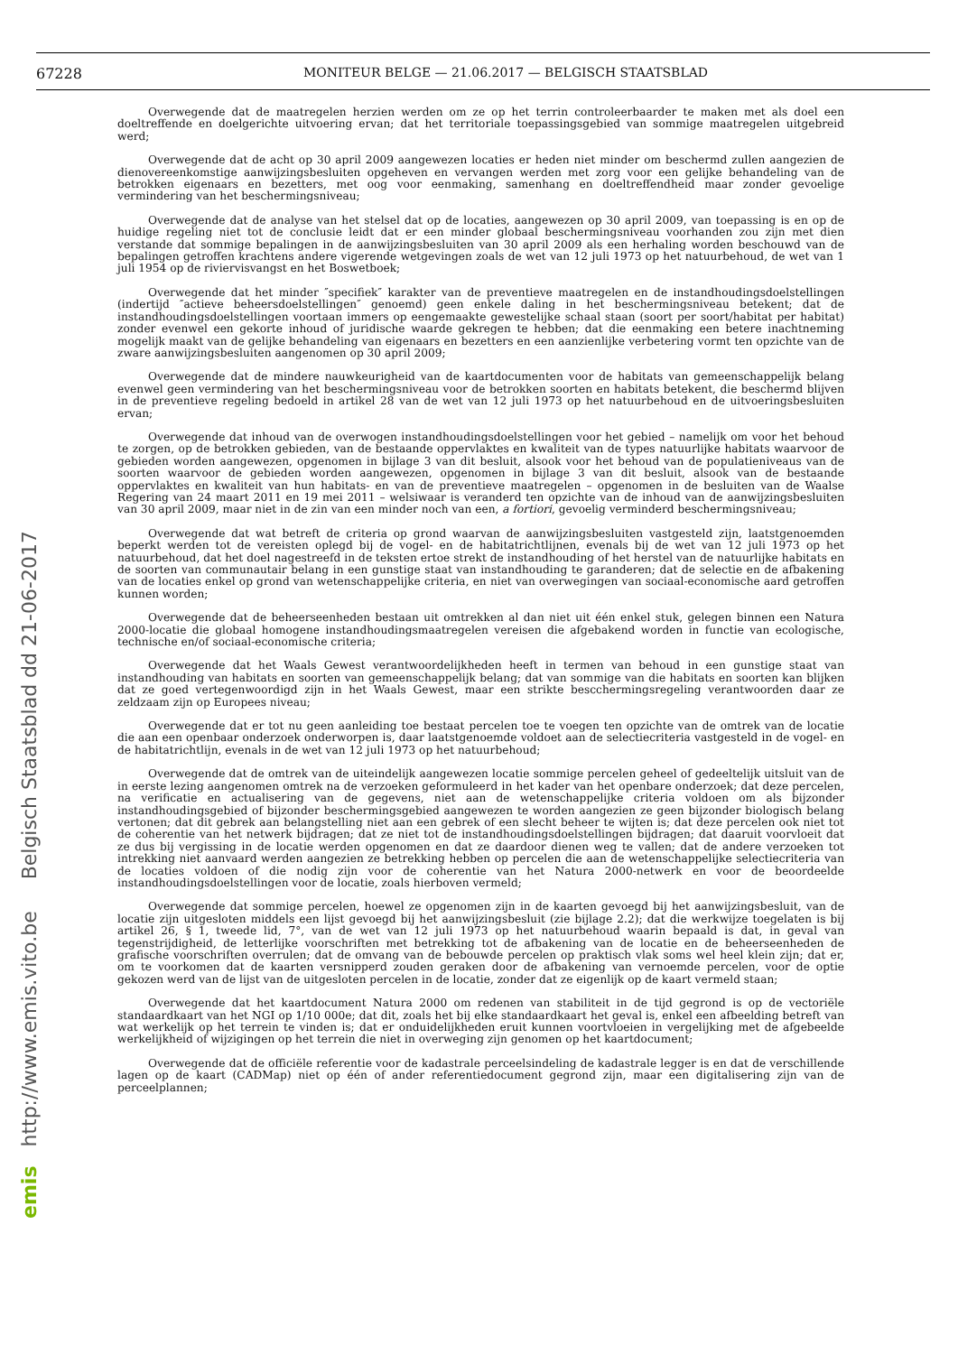67228 MONITEUR BELGE — 21.06.2017 — BELGISCH STAATSBLAD
Overwegende dat de maatregelen herzien werden om ze op het terrin controleerbaarder te maken met als doel een doeltreffende en doelgerichte uitvoering ervan; dat het territoriale toepassingsgebied van sommige maatregelen uitgebreid werd;
Overwegende dat de acht op 30 april 2009 aangewezen locaties er heden niet minder om beschermd zullen aangezien de dienovereenkomstige aanwijzingsbesluiten opgeheven en vervangen werden met zorg voor een gelijke behandeling van de betrokken eigenaars en bezetters, met oog voor eenmaking, samenhang en doeltreffendheid maar zonder gevoelige vermindering van het beschermingsniveau;
Overwegende dat de analyse van het stelsel dat op de locaties, aangewezen op 30 april 2009, van toepassing is en op de huidige regeling niet tot de conclusie leidt dat er een minder globaal beschermingsniveau voorhanden zou zijn met dien verstande dat sommige bepalingen in de aanwijzingsbesluiten van 30 april 2009 als een herhaling worden beschouwd van de bepalingen getroffen krachtens andere vigerende wetgevingen zoals de wet van 12 juli 1973 op het natuurbehoud, de wet van 1 juli 1954 op de riviervisvangst en het Boswetboek;
Overwegende dat het minder ″specifiek″ karakter van de preventieve maatregelen en de instandhoudingsdoelstellingen (indertijd ″actieve beheersdoelstellingen″ genoemd) geen enkele daling in het beschermingsniveau betekent; dat de instandhoudingsdoelstellingen voortaan immers op eengemaakte gewestelijke schaal staan (soort per soort/habitat per habitat) zonder evenwel een gekorte inhoud of juridische waarde gekregen te hebben; dat die eenmaking een betere inachtneming mogelijk maakt van de gelijke behandeling van eigenaars en bezetters en een aanzienlijke verbetering vormt ten opzichte van de zware aanwijzingsbesluiten aangenomen op 30 april 2009;
Overwegende dat de mindere nauwkeurigheid van de kaartdocumenten voor de habitats van gemeenschappelijk belang evenwel geen vermindering van het beschermingsniveau voor de betrokken soorten en habitats betekent, die beschermd blijven in de preventieve regeling bedoeld in artikel 28 van de wet van 12 juli 1973 op het natuurbehoud en de uitvoeringsbesluiten ervan;
Overwegende dat inhoud van de overwogen instandhoudingsdoelstellingen voor het gebied – namelijk om voor het behoud te zorgen, op de betrokken gebieden, van de bestaande oppervlaktes en kwaliteit van de types natuurlijke habitats waarvoor de gebieden worden aangewezen, opgenomen in bijlage 3 van dit besluit, alsook voor het behoud van de populatieniveaus van de soorten waarvoor de gebieden worden aangewezen, opgenomen in bijlage 3 van dit besluit, alsook van de bestaande oppervlaktes en kwaliteit van hun habitats- en van de preventieve maatregelen – opgenomen in de besluiten van de Waalse Regering van 24 maart 2011 en 19 mei 2011 – welsiwaar is veranderd ten opzichte van de inhoud van de aanwijzingsbesluiten van 30 april 2009, maar niet in de zin van een minder noch van een, a fortiori, gevoelig verminderd beschermingsniveau;
Overwegende dat wat betreft de criteria op grond waarvan de aanwijzingsbesluiten vastgesteld zijn, laatstgenoemden beperkt werden tot de vereisten oplegd bij de vogel- en de habitatrichtlijnen, evenals bij de wet van 12 juli 1973 op het natuurbehoud, dat het doel nagestreefd in de teksten ertoe strekt de instandhouding of het herstel van de natuurlijke habitats en de soorten van communautair belang in een gunstige staat van instandhouding te garanderen; dat de selectie en de afbakening van de locaties enkel op grond van wetenschappelijke criteria, en niet van overwegingen van sociaal-economische aard getroffen kunnen worden;
Overwegende dat de beheerseenheden bestaan uit omtrekken al dan niet uit één enkel stuk, gelegen binnen een Natura 2000-locatie die globaal homogene instandhoudingsmaatregelen vereisen die afgebakend worden in functie van ecologische, technische en/of sociaal-economische criteria;
Overwegende dat het Waals Gewest verantwoordelijkheden heeft in termen van behoud in een gunstige staat van instandhouding van habitats en soorten van gemeenschappelijk belang; dat van sommige van die habitats en soorten kan blijken dat ze goed vertegenwoordigd zijn in het Waals Gewest, maar een strikte bescchermingsregeling verantwoorden daar ze zeldzaam zijn op Europees niveau;
Overwegende dat er tot nu geen aanleiding toe bestaat percelen toe te voegen ten opzichte van de omtrek van de locatie die aan een openbaar onderzoek onderworpen is, daar laatstgenoemde voldoet aan de selectiecriteria vastgesteld in de vogel- en de habitatrichtlijn, evenals in de wet van 12 juli 1973 op het natuurbehoud;
Overwegende dat de omtrek van de uiteindelijk aangewezen locatie sommige percelen geheel of gedeeltelijk uitsluit van de in eerste lezing aangenomen omtrek na de verzoeken geformuleerd in het kader van het openbare onderzoek; dat deze percelen, na verificatie en actualisering van de gegevens, niet aan de wetenschappelijke criteria voldoen om als bijzonder instandhoudingsgebied of bijzonder beschermingsgebied aangewezen te worden aangezien ze geen bijzonder biologisch belang vertonen; dat dit gebrek aan belangstelling niet aan een gebrek of een slecht beheer te wijten is; dat deze percelen ook niet tot de coherentie van het netwerk bijdragen; dat ze niet tot de instandhoudingsdoelstellingen bijdragen; dat daaruit voorvloeit dat ze dus bij vergissing in de locatie werden opgenomen en dat ze daardoor dienen weg te vallen; dat de andere verzoeken tot intrekking niet aanvaard werden aangezien ze betrekking hebben op percelen die aan de wetenschappelijke selectiecriteria van de locaties voldoen of die nodig zijn voor de coherentie van het Natura 2000-netwerk en voor de beoordeelde instandhoudingsdoelstellingen voor de locatie, zoals hierboven vermeld;
Overwegende dat sommige percelen, hoewel ze opgenomen zijn in de kaarten gevoegd bij het aanwijzingsbesluit, van de locatie zijn uitgesloten middels een lijst gevoegd bij het aanwijzingsbesluit (zie bijlage 2.2); dat die werkwijze toegelaten is bij artikel 26, § 1, tweede lid, 7°, van de wet van 12 juli 1973 op het natuurbehoud waarin bepaald is dat, in geval van tegenstrijdigheid, de letterlijke voorschriften met betrekking tot de afbakening van de locatie en de beheerseenheden de grafische voorschriften overrulen; dat de omvang van de bebouwde percelen op praktisch vlak soms wel heel klein zijn; dat er, om te voorkomen dat de kaarten versnipperd zouden geraken door de afbakening van vernoemde percelen, voor de optie gekozen werd van de lijst van de uitgesloten percelen in de locatie, zonder dat ze eigenlijk op de kaart vermeld staan;
Overwegende dat het kaartdocument Natura 2000 om redenen van stabiliteit in de tijd gegrond is op de vectoriële standaardkaart van het NGI op 1/10 000e; dat dit, zoals het bij elke standaardkaart het geval is, enkel een afbeelding betreft van wat werkelijk op het terrein te vinden is; dat er onduidelijkheden eruit kunnen voortvloeien in vergelijking met de afgebeelde werkelijkheid of wijzigingen op het terrein die niet in overweging zijn genomen op het kaartdocument;
Overwegende dat de officiële referentie voor de kadastrale perceelsindeling de kadastrale legger is en dat de verschillende lagen op de kaart (CADMap) niet op één of ander referentiedocument gegrond zijn, maar een digitalisering zijn van de perceelplannen;
emis http://www.emis.vito.be Belgisch Staatsblad dd 21-06-2017